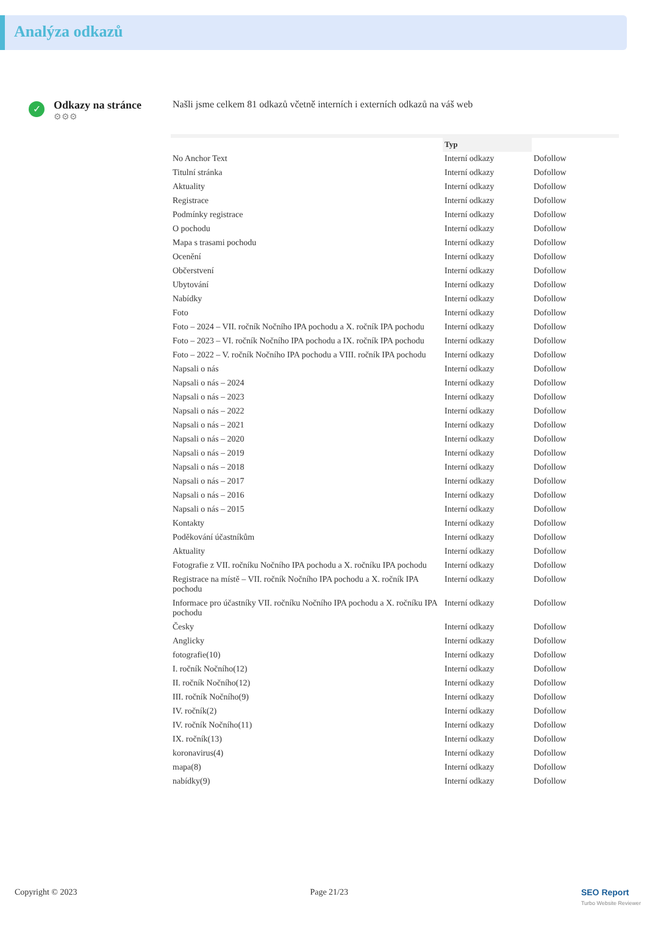Analýza odkazů
✓
Odkazy na stránce
⚙⚙⚙
Našli jsme celkem 81 odkazů včetně interních i externích odkazů na váš web
| | Typ | |
| --- | --- | --- |
| No Anchor Text | Interní odkazy | Dofollow |
| Titulní stránka | Interní odkazy | Dofollow |
| Aktuality | Interní odkazy | Dofollow |
| Registrace | Interní odkazy | Dofollow |
| Podmínky registrace | Interní odkazy | Dofollow |
| O pochodu | Interní odkazy | Dofollow |
| Mapa s trasami pochodu | Interní odkazy | Dofollow |
| Ocenění | Interní odkazy | Dofollow |
| Občerstvení | Interní odkazy | Dofollow |
| Ubytování | Interní odkazy | Dofollow |
| Nabídky | Interní odkazy | Dofollow |
| Foto | Interní odkazy | Dofollow |
| Foto – 2024 – VII. ročník Nočního IPA pochodu a X. ročník IPA pochodu | Interní odkazy | Dofollow |
| Foto – 2023 – VI. ročník Nočního IPA pochodu a IX. ročník IPA pochodu | Interní odkazy | Dofollow |
| Foto – 2022 – V. ročník Nočního IPA pochodu a VIII. ročník IPA pochodu | Interní odkazy | Dofollow |
| Napsali o nás | Interní odkazy | Dofollow |
| Napsali o nás – 2024 | Interní odkazy | Dofollow |
| Napsali o nás – 2023 | Interní odkazy | Dofollow |
| Napsali o nás – 2022 | Interní odkazy | Dofollow |
| Napsali o nás – 2021 | Interní odkazy | Dofollow |
| Napsali o nás – 2020 | Interní odkazy | Dofollow |
| Napsali o nás – 2019 | Interní odkazy | Dofollow |
| Napsali o nás – 2018 | Interní odkazy | Dofollow |
| Napsali o nás – 2017 | Interní odkazy | Dofollow |
| Napsali o nás – 2016 | Interní odkazy | Dofollow |
| Napsali o nás – 2015 | Interní odkazy | Dofollow |
| Kontakty | Interní odkazy | Dofollow |
| Poděkování účastníkům | Interní odkazy | Dofollow |
| Aktuality | Interní odkazy | Dofollow |
| Fotografie z VII. ročníku Nočního IPA pochodu a X. ročníku IPA pochodu | Interní odkazy | Dofollow |
| Registrace na místě – VII. ročník Nočního IPA pochodu a X. ročník IPA pochodu | Interní odkazy | Dofollow |
| Informace pro účastníky VII. ročníku Nočního IPA pochodu a X. ročníku IPA pochodu | Interní odkazy | Dofollow |
| Česky | Interní odkazy | Dofollow |
| Anglicky | Interní odkazy | Dofollow |
| fotografie(10) | Interní odkazy | Dofollow |
| I. ročník Nočního(12) | Interní odkazy | Dofollow |
| II. ročník Nočního(12) | Interní odkazy | Dofollow |
| III. ročník Nočního(9) | Interní odkazy | Dofollow |
| IV. ročník(2) | Interní odkazy | Dofollow |
| IV. ročník Nočního(11) | Interní odkazy | Dofollow |
| IX. ročník(13) | Interní odkazy | Dofollow |
| koronavirus(4) | Interní odkazy | Dofollow |
| mapa(8) | Interní odkazy | Dofollow |
| nabídky(9) | Interní odkazy | Dofollow |
Copyright © 2023 Page 21/23 SEO Report
Turbo Website Reviewer